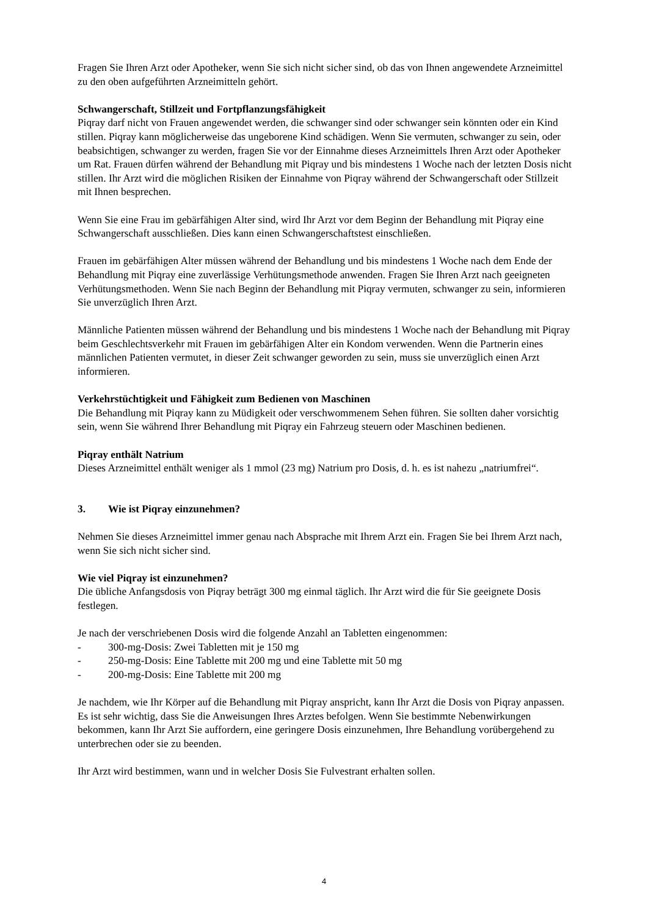Fragen Sie Ihren Arzt oder Apotheker, wenn Sie sich nicht sicher sind, ob das von Ihnen angewendete Arzneimittel zu den oben aufgeführten Arzneimitteln gehört.
Schwangerschaft, Stillzeit und Fortpflanzungsfähigkeit
Piqray darf nicht von Frauen angewendet werden, die schwanger sind oder schwanger sein könnten oder ein Kind stillen. Piqray kann möglicherweise das ungeborene Kind schädigen. Wenn Sie vermuten, schwanger zu sein, oder beabsichtigen, schwanger zu werden, fragen Sie vor der Einnahme dieses Arzneimittels Ihren Arzt oder Apotheker um Rat. Frauen dürfen während der Behandlung mit Piqray und bis mindestens 1 Woche nach der letzten Dosis nicht stillen. Ihr Arzt wird die möglichen Risiken der Einnahme von Piqray während der Schwangerschaft oder Stillzeit mit Ihnen besprechen.
Wenn Sie eine Frau im gebärfähigen Alter sind, wird Ihr Arzt vor dem Beginn der Behandlung mit Piqray eine Schwangerschaft ausschließen. Dies kann einen Schwangerschaftstest einschließen.
Frauen im gebärfähigen Alter müssen während der Behandlung und bis mindestens 1 Woche nach dem Ende der Behandlung mit Piqray eine zuverlässige Verhütungsmethode anwenden. Fragen Sie Ihren Arzt nach geeigneten Verhütungsmethoden. Wenn Sie nach Beginn der Behandlung mit Piqray vermuten, schwanger zu sein, informieren Sie unverzüglich Ihren Arzt.
Männliche Patienten müssen während der Behandlung und bis mindestens 1 Woche nach der Behandlung mit Piqray beim Geschlechtsverkehr mit Frauen im gebärfähigen Alter ein Kondom verwenden. Wenn die Partnerin eines männlichen Patienten vermutet, in dieser Zeit schwanger geworden zu sein, muss sie unverzüglich einen Arzt informieren.
Verkehrstüchtigkeit und Fähigkeit zum Bedienen von Maschinen
Die Behandlung mit Piqray kann zu Müdigkeit oder verschwommenem Sehen führen. Sie sollten daher vorsichtig sein, wenn Sie während Ihrer Behandlung mit Piqray ein Fahrzeug steuern oder Maschinen bedienen.
Piqray enthält Natrium
Dieses Arzneimittel enthält weniger als 1 mmol (23 mg) Natrium pro Dosis, d. h. es ist nahezu „natriumfrei“.
3. Wie ist Piqray einzunehmen?
Nehmen Sie dieses Arzneimittel immer genau nach Absprache mit Ihrem Arzt ein. Fragen Sie bei Ihrem Arzt nach, wenn Sie sich nicht sicher sind.
Wie viel Piqray ist einzunehmen?
Die übliche Anfangsdosis von Piqray beträgt 300 mg einmal täglich. Ihr Arzt wird die für Sie geeignete Dosis festlegen.
Je nach der verschriebenen Dosis wird die folgende Anzahl an Tabletten eingenommen:
- 300-mg-Dosis: Zwei Tabletten mit je 150 mg
- 250-mg-Dosis: Eine Tablette mit 200 mg und eine Tablette mit 50 mg
- 200-mg-Dosis: Eine Tablette mit 200 mg
Je nachdem, wie Ihr Körper auf die Behandlung mit Piqray anspricht, kann Ihr Arzt die Dosis von Piqray anpassen. Es ist sehr wichtig, dass Sie die Anweisungen Ihres Arztes befolgen. Wenn Sie bestimmte Nebenwirkungen bekommen, kann Ihr Arzt Sie auffordern, eine geringere Dosis einzunehmen, Ihre Behandlung vorübergehend zu unterbrechen oder sie zu beenden.
Ihr Arzt wird bestimmen, wann und in welcher Dosis Sie Fulvestrant erhalten sollen.
4